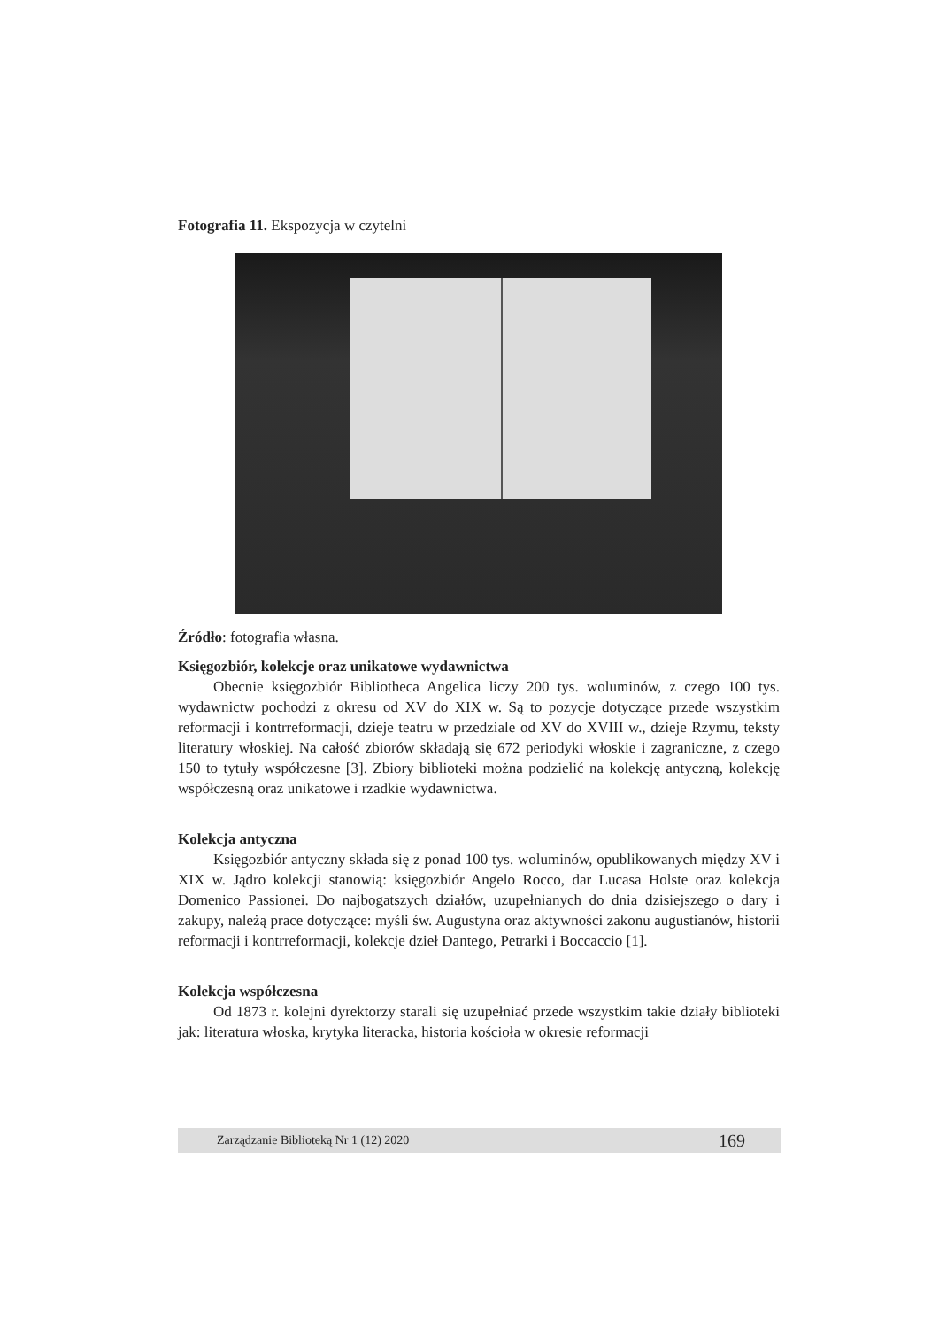Fotografia 11. Ekspozycja w czytelni
Źródło: fotografia własna.
Księgozbiór, kolekcje oraz unikatowe wydawnictwa
Obecnie księgozbiór Bibliotheca Angelica liczy 200 tys. woluminów, z czego 100 tys. wydawnictw pochodzi z okresu od XV do XIX w. Są to pozycje dotyczące przede wszystkim reformacji i kontrreformacji, dzieje teatru w przedziale od XV do XVIII w., dzieje Rzymu, teksty literatury włoskiej. Na całość zbiorów składają się 672 periodyki włoskie i zagraniczne, z czego 150 to tytuły współczesne [3]. Zbiory biblioteki można podzielić na kolekcję antyczną, kolekcję współczesną oraz unikatowe i rzadkie wydawnictwa.
Kolekcja antyczna
Księgozbiór antyczny składa się z ponad 100 tys. woluminów, opublikowanych między XV i XIX w. Jądro kolekcji stanowią: księgozbiór Angelo Rocco, dar Lucasa Holste oraz kolekcja Domenico Passionei. Do najbogatszych działów, uzupełnianych do dnia dzisiejszego o dary i zakupy, należą prace dotyczące: myśli św. Augustyna oraz aktywności zakonu augustianów, historii reformacji i kontrreformacji, kolekcje dzieł Dantego, Petrarki i Boccaccio [1].
Kolekcja współczesna
Od 1873 r. kolejni dyrektorzy starali się uzupełniać przede wszystkim takie działy biblioteki jak: literatura włoska, krytyka literacka, historia kościoła w okresie reformacji
Zarządzanie Biblioteką Nr 1 (12) 2020 169